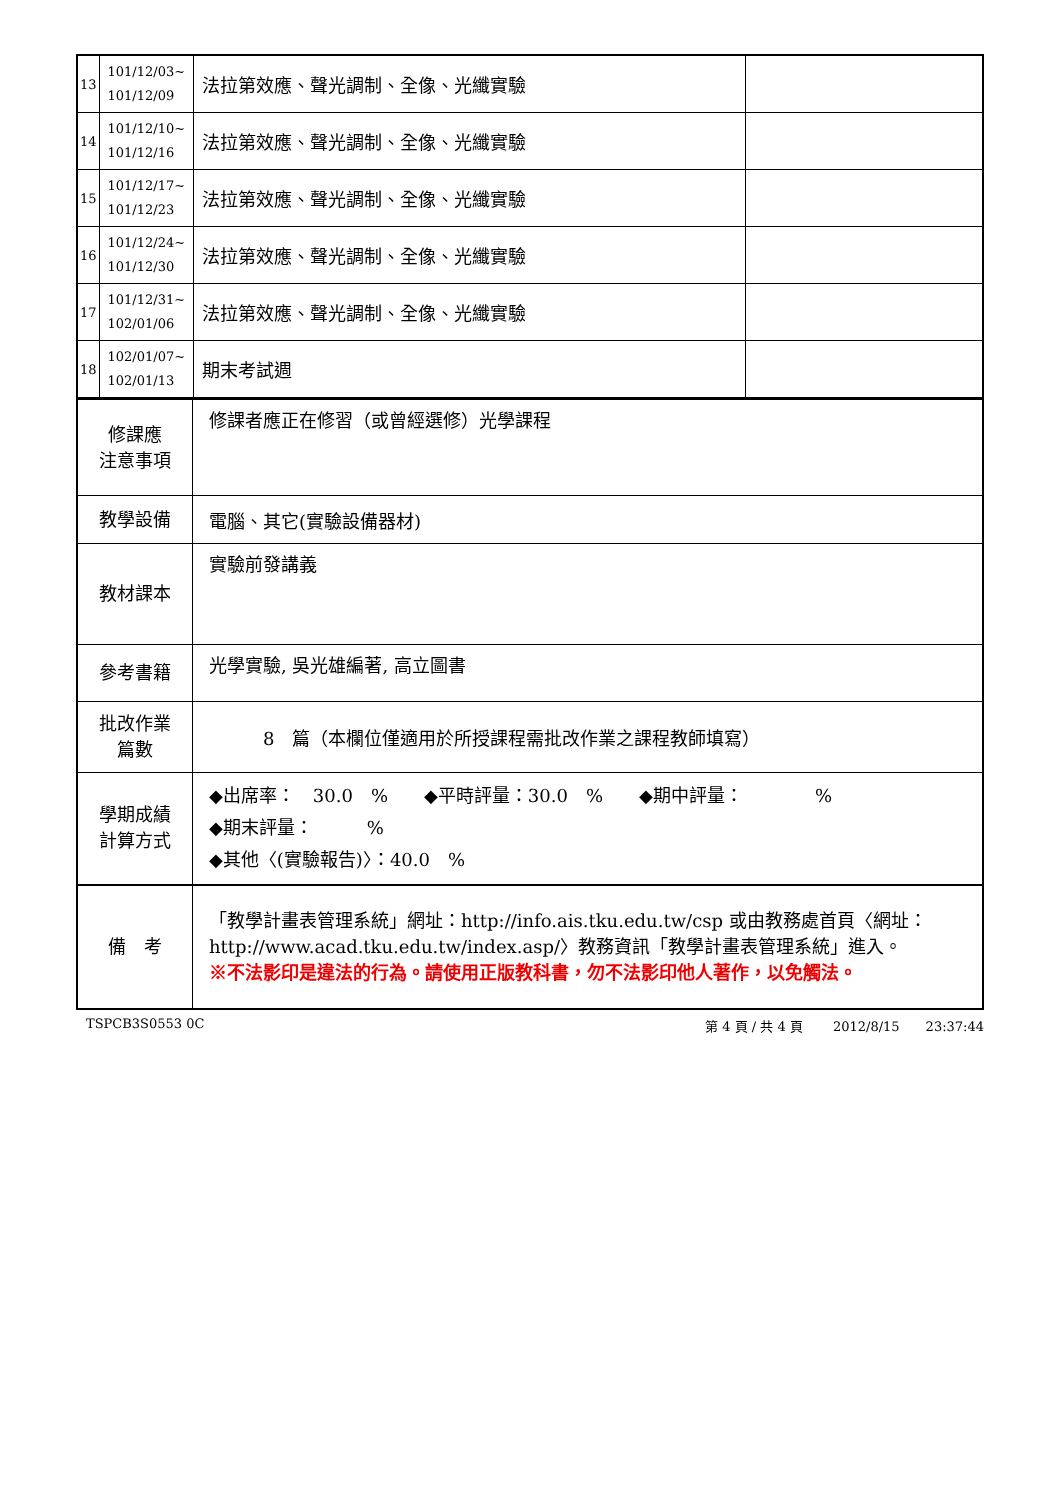| 13 | 101/12/03~ 101/12/09 | 法拉第效應、聲光調制、全像、光纖實驗 | |
| 14 | 101/12/10~ 101/12/16 | 法拉第效應、聲光調制、全像、光纖實驗 | |
| 15 | 101/12/17~ 101/12/23 | 法拉第效應、聲光調制、全像、光纖實驗 | |
| 16 | 101/12/24~ 101/12/30 | 法拉第效應、聲光調制、全像、光纖實驗 | |
| 17 | 101/12/31~ 102/01/06 | 法拉第效應、聲光調制、全像、光纖實驗 | |
| 18 | 102/01/07~ 102/01/13 | 期末考試週 | |
| 修課應 注意事項 | 修課者應正在修習（或曾經選修）光學課程 |
| 教學設備 | 電腦、其它(實驗設備器材) |
| 教材課本 | 實驗前發講義 |
| 參考書籍 | 光學實驗, 吳光雄編著, 高立圖書 |
| 批改作業 篇數 | 8 篇（本欄位僅適用於所授課程需批改作業之課程教師填寫） |
| 學期成績 計算方式 | ◆出席率： 30.0 % ◆平時評量：30.0 % ◆期中評量： % ◆期末評量： % ◆其他〈(實驗報告)〉：40.0 % |
| 備 考 | 「教學計畫表管理系統」網址： http://info.ais.tku.edu.tw/csp 或由教務處首頁〈網址： http://www.acad.tku.edu.tw/index.asp/ 〉教務資訊「教學計畫表管理系統」進入。 ※不法影印是違法的行為。請使用正版教科書，勿不法影印他人著作，以免觸法。 |
TSPCB3S0553 0C 第 4 頁 / 共 4 頁　　 2012/8/15　　23:37:44